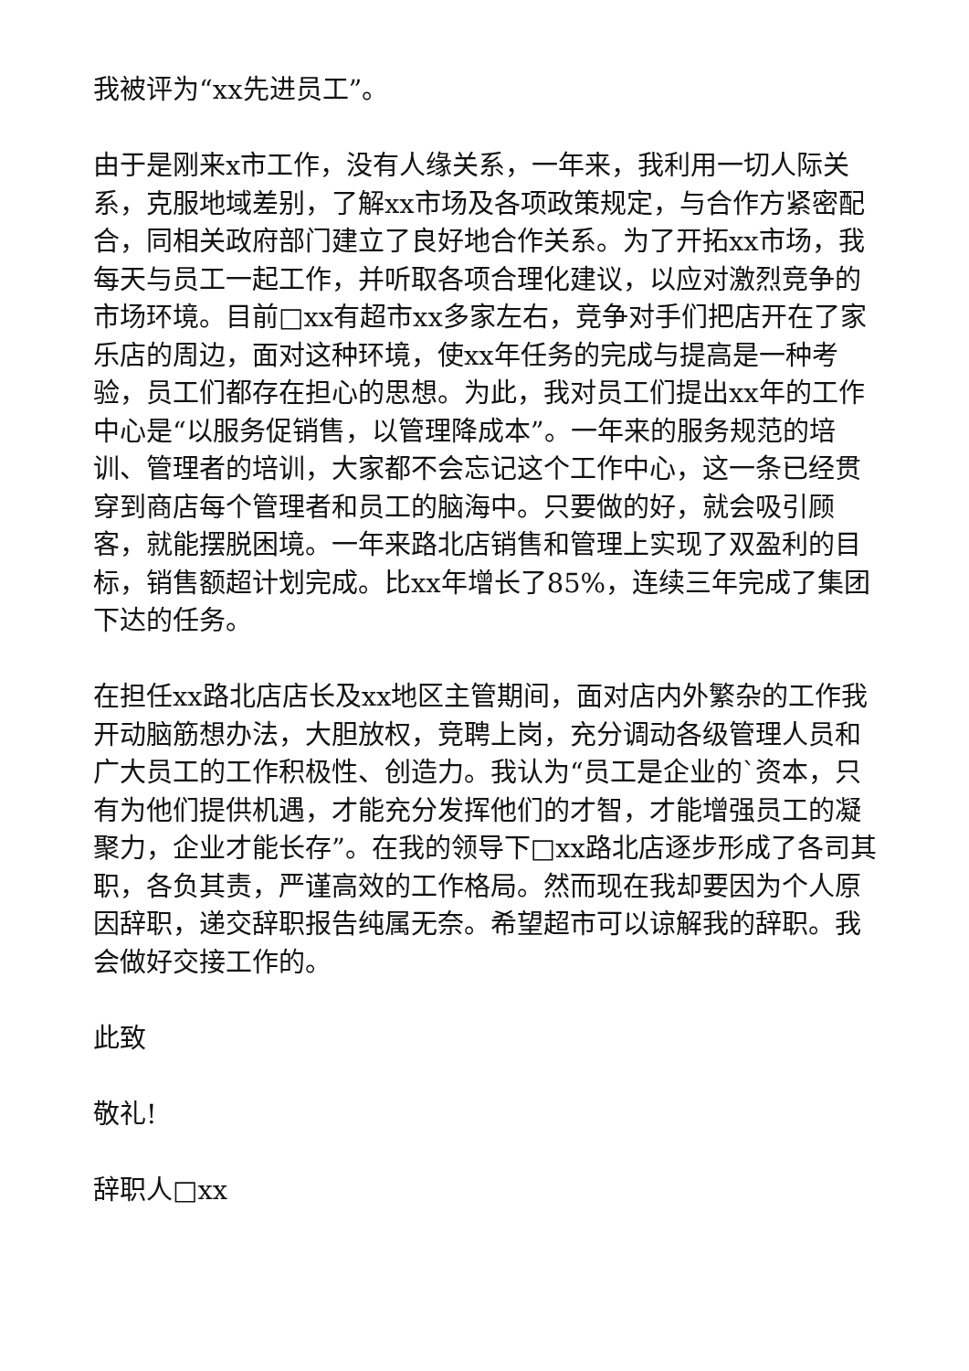我被评为“xx先进员工”。
由于是刚来x市工作，没有人缘关系，一年来，我利用一切人际关系，克服地域差别，了解xx市场及各项政策规定，与合作方紧密配合，同相关政府部门建立了良好地合作关系。为了开拓xx市场，我每天与员工一起工作，并听取各项合理化建议，以应对激烈竞争的市场环境。目前□xx有超市xx多家左右，竞争对手们把店开在了家乐店的周边，面对这种环境，使xx年任务的完成与提高是一种考验，员工们都存在担心的思想。为此，我对员工们提出xx年的工作中心是“以服务促销售，以管理降成本”。一年来的服务规范的培训、管理者的培训，大家都不会忘记这个工作中心，这一条已经贯穿到商店每个管理者和员工的脑海中。只要做的好，就会吸引顾客，就能摆脱困境。一年来路北店销售和管理上实现了双盈利的目标，销售额超计划完成。比xx年增长了85%，连续三年完成了集团下达的任务。
在担任xx路北店店长及xx地区主管期间，面对店内外繁杂的工作我开动脑筋想办法，大胆放权，竞聘上岗，充分调动各级管理人员和广大员工的工作积极性、创造力。我认为“员工是企业的`资本，只有为他们提供机遇，才能充分发挥他们的才智，才能增强员工的凝聚力，企业才能长存”。在我的领导下□xx路北店逐步形成了各司其职，各负其责，严谨高效的工作格局。然而现在我却要因为个人原因辞职，递交辞职报告纯属无奈。希望超市可以谅解我的辞职。我会做好交接工作的。
此致
敬礼!
辞职人□xx